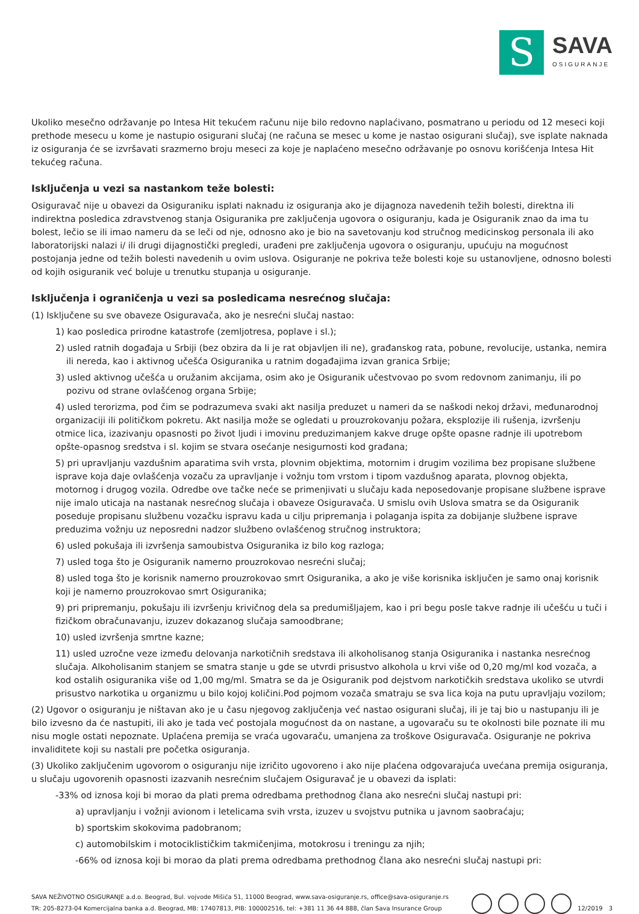S
SAVA
OSIGURANJE
Ukoliko mesečno održavanje po Intesa Hit tekućem računu nije bilo redovno naplaćivano, posmatrano u periodu od 12 meseci koji prethode mesecu u kome je nastupio osigurani slučaj (ne računa se mesec u kome je nastao osigurani slučaj), sve isplate naknada iz osiguranja će se izvršavati srazmerno broju meseci za koje je naplaćeno mesečno održavanje po osnovu korišćenja Intesa Hit tekućeg računa.
Isključenja u vezi sa nastankom teže bolesti:
Osiguravač nije u obavezi da Osiguraniku isplati naknadu iz osiguranja ako je dijagnoza navedenih težih bolesti, direktna ili indirektna posledica zdravstvenog stanja Osiguranika pre zaključenja ugovora o osiguranju, kada je Osiguranik znao da ima tu bolest, lečio se ili imao nameru da se leči od nje, odnosno ako je bio na savetovanju kod stručnog medicinskog personala ili ako laboratorijski nalazi i/ ili drugi dijagnostički pregledi, urađeni pre zaključenja ugovora o osiguranju, upućuju na mogućnost postojanja jedne od težih bolesti navedenih u ovim uslova. Osiguranje ne pokriva teže bolesti koje su ustanovljene, odnosno bolesti od kojih osiguranik već boluje u trenutku stupanja u osiguranje.
Isključenja i ograničenja u vezi sa posledicama nesrećnog slučaja:
(1) Isključene su sve obaveze Osiguravača, ako je nesrećni slučaj nastao:
1) kao posledica prirodne katastrofe (zemljotresa, poplave i sl.);
2) usled ratnih događaja u Srbiji (bez obzira da li je rat objavljen ili ne), građanskog rata, pobune, revolucije, ustanka, nemira ili nereda, kao i aktivnog učešća Osiguranika u ratnim događajima izvan granica Srbije;
3) usled aktivnog učešća u oružanim akcijama, osim ako je Osiguranik učestvovao po svom redovnom zanimanju, ili po pozivu od strane ovlašćenog organa Srbije;
4) usled terorizma, pod čim se podrazumeva svaki akt nasilja preduzet u nameri da se naškodi nekoj državi, međunarodnoj organizaciji ili političkom pokretu. Akt nasilja može se ogledati u prouzrokovanju požara, eksplozije ili rušenja, izvršenju otmice lica, izazivanju opasnosti po život ljudi i imovinu preduzimanjem kakve druge opšte opasne radnje ili upotrebom opšte-opasnog sredstva i sl. kojim se stvara osećanje nesigurnosti kod građana;
5) pri upravljanju vazdušnim aparatima svih vrsta, plovnim objektima, motornim i drugim vozilima bez propisane službene isprave koja daje ovlašćenja vozaču za upravljanje i vožnju tom vrstom i tipom vazdušnog aparata, plovnog objekta, motornog i drugog vozila. Odredbe ove tačke neće se primenjivati u slučaju kada neposedovanje propisane službene isprave nije imalo uticaja na nastanak nesrećnog slučaja i obaveze Osiguravača. U smislu ovih Uslova smatra se da Osiguranik poseduje propisanu službenu vozačku ispravu kada u cilju pripremanja i polaganja ispita za dobijanje službene isprave preduzima vožnju uz neposredni nadzor službeno ovlašćenog stručnog instruktora;
6) usled pokušaja ili izvršenja samoubistva Osiguranika iz bilo kog razloga;
7) usled toga što je Osiguranik namerno prouzrokovao nesrećni slučaj;
8) usled toga što je korisnik namerno prouzrokovao smrt Osiguranika, a ako je više korisnika isključen je samo onaj korisnik koji je namerno prouzrokovao smrt Osiguranika;
9) pri pripremanju, pokušaju ili izvršenju krivičnog dela sa predumišljajem, kao i pri begu posle takve radnje ili učešću u tuči i fizičkom obračunavanju, izuzev dokazanog slučaja samoodbrane;
10) usled izvršenja smrtne kazne;
11) usled uzročne veze između delovanja narkotičnih sredstava ili alkoholisanog stanja Osiguranika i nastanka nesrećnog slučaja. Alkoholisanim stanjem se smatra stanje u gde se utvrdi prisustvo alkohola u krvi više od 0,20 mg/ml kod vozača, a kod ostalih osiguranika više od 1,00 mg/ml. Smatra se da je Osiguranik pod dejstvom narkotičkih sredstava ukoliko se utvrdi prisustvo narkotika u organizmu u bilo kojoj količini.Pod pojmom vozača smatraju se sva lica koja na putu upravljaju vozilom;
(2) Ugovor o osiguranju je ništavan ako je u času njegovog zaključenja već nastao osigurani slučaj, ili je taj bio u nastupanju ili je bilo izvesno da će nastupiti, ili ako je tada već postojala mogućnost da on nastane, a ugovaraču su te okolnosti bile poznate ili mu nisu mogle ostati nepoznate. Uplaćena premija se vraća ugovaraču, umanjena za troškove Osiguravača. Osiguranje ne pokriva invaliditete koji su nastali pre početka osiguranja.
(3) Ukoliko zaključenim ugovorom o osiguranju nije izričito ugovoreno i ako nije plaćena odgovarajuća uvećana premija osiguranja, u slučaju ugovorenih opasnosti izazvanih nesrećnim slučajem Osiguravač je u obavezi da isplati:
-33% od iznosa koji bi morao da plati prema odredbama prethodnog člana ako nesrećni slučaj nastupi pri:
a) upravljanju i vožnji avionom i letelicama svih vrsta, izuzev u svojstvu putnika u javnom saobraćaju;
b) sportskim skokovima padobranom;
c) automobilskim i motociklističkim takmičenjima, motokrosu i treningu za njih;
-66% od iznosa koji bi morao da plati prema odredbama prethodnog člana ako nesrećni slučaj nastupi pri:
SAVA NEŽIVOTNO OSIGURANJE a.d.o. Beograd, Bul. vojvode Mišića 51, 11000 Beograd, www.sava-osiguranje.rs, office@sava-osiguranje.rs
TR: 205-8273-04 Komercijalna banka a.d. Beograd, MB: 17407813, PIB: 100002516, tel: +381 11 36 44 888, član Sava Insurance Group
12/2019 3